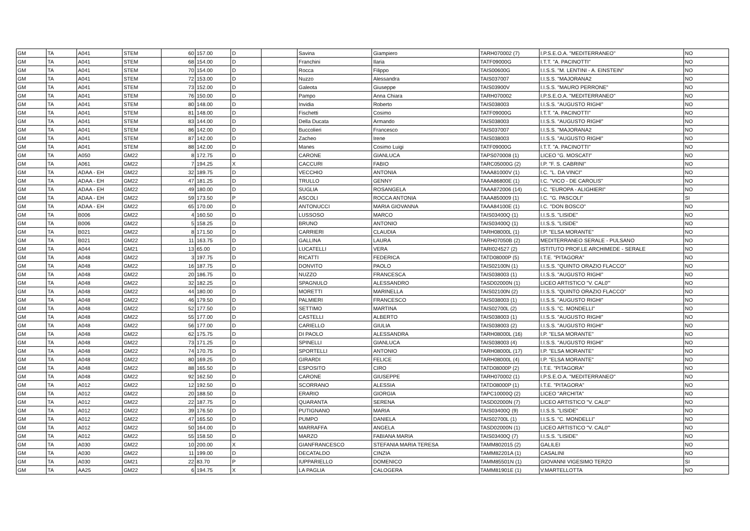| GM | TA | A041 | STEM | 60 | 157.00 | D | | Savina | Giampiero | TARH070002 (7) | I.P.S.E.O.A. "MEDITERRANEO" | NO |
| GM | TA | A041 | STEM | 68 | 154.00 | D | | Franchini | Ilaria | TATF09000G | I.T.T. "A. PACINOTTI" | NO |
| GM | TA | A041 | STEM | 70 | 154.00 | D | | Rocca | Filippo | TAIS00600G | I.I.S.S. "M. LENTINI - A. EINSTEIN" | NO |
| GM | TA | A041 | STEM | 72 | 153.00 | D | | Nuzzo | Alessandra | TAIS037007 | I.I.S.S. "MAJORANA2 | NO |
| GM | TA | A041 | STEM | 73 | 152.00 | D | | Galeota | Giuseppe | TAIS03900V | I.I.S.S. "MAURO PERRONE" | NO |
| GM | TA | A041 | STEM | 76 | 150.00 | D | | Pampo | Anna Chiara | TARH070002 | I.P.S.E.O.A. "MEDITERRANEO" | NO |
| GM | TA | A041 | STEM | 80 | 148.00 | D | | Invidia | Roberto | TAIS038003 | I.I.S.S. "AUGUSTO RIGHI" | NO |
| GM | TA | A041 | STEM | 81 | 148.00 | D | | Fischetti | Cosimo | TATF09000G | I.T.T. "A. PACINOTTI" | NO |
| GM | TA | A041 | STEM | 83 | 144.00 | D | | Della Ducata | Armando | TAIS038003 | I.I.S.S. "AUGUSTO RIGHI" | NO |
| GM | TA | A041 | STEM | 86 | 142.00 | D | | Buccolieri | Francesco | TAIS037007 | I.I.S.S. "MAJORANA2 | NO |
| GM | TA | A041 | STEM | 87 | 142.00 | D | | Zacheo | Irene | TAIS038003 | I.I.S.S. "AUGUSTO RIGHI" | NO |
| GM | TA | A041 | STEM | 88 | 142.00 | D | | Manes | Cosimo Luigi | TATF09000G | I.T.T. "A. PACINOTTI" | NO |
| GM | TA | A050 | GM22 | 8 | 172.75 | D | | CARONE | GIANLUCA | TAPS070008 (1) | LICEO "G. MOSCATI" | NO |
| GM | TA | A061 | GM22 | 7 | 194.25 | X | | CACCURI | FABIO | TARC05000G (2) | I.P. "F. S. CABRINI" | NO |
| GM | TA | ADAA - EH | GM22 | 32 | 189.75 | D | | VECCHIO | ANTONIA | TAAA81000V (1) | I.C. "L. DA VINCI" | NO |
| GM | TA | ADAA - EH | GM22 | 47 | 181.25 | D | | TRULLO | GENNY | TAAA86800E (1) | I.C. "VICO - DE CAROLIS" | NO |
| GM | TA | ADAA - EH | GM22 | 49 | 180.00 | D | | SUGLIA | ROSANGELA | TAAA872006 (14) | I.C. "EUROPA - ALIGHIERI" | NO |
| GM | TA | ADAA - EH | GM22 | 59 | 173.50 | P | | ASCOLI | ROCCA ANTONIA | TAAA850009 (1) | I.C. "G. PASCOLI" | SI |
| GM | TA | ADAA - EH | GM22 | 65 | 170.00 | D | | ANTONUCCI | MARIA GIOVANNA | TAAA84100E (1) | I.C. "DON BOSCO" | NO |
| GM | TA | B006 | GM22 | 4 | 160.50 | D | | LUSSOSO | MARCO | TAIS03400Q (1) | I.I.S.S. "LISIDE" | NO |
| GM | TA | B006 | GM22 | 5 | 158.25 | D | | BRUNO | ANTONIO | TAIS03400Q (1) | I.I.S.S. "LISIDE" | NO |
| GM | TA | B021 | GM22 | 8 | 171.50 | D | | CARRIERI | CLAUDIA | TARH08000L (1) | I.P. "ELSA MORANTE" | NO |
| GM | TA | B021 | GM22 | 11 | 163.75 | D | | GALLINA | LAURA | TARH07050B (2) | MEDITERRANEO SERALE - PULSANO | NO |
| GM | TA | A044 | GM21 | 13 | 65.00 | D | | LUCATELLI | VERA | TARI024527 (2) | ISTITUTO PROF.LE ARCHIMEDE - SERALE | NO |
| GM | TA | A048 | GM22 | 3 | 197.75 | D | | RICATTI | FEDERICA | TATD08000P (5) | I.T.E. "PITAGORA" | NO |
| GM | TA | A048 | GM22 | 16 | 187.75 | D | | DONVITO | PAOLO | TAIS02100N (1) | I.I.S.S. "QUINTO ORAZIO FLACCO" | NO |
| GM | TA | A048 | GM22 | 20 | 186.75 | D | | NUZZO | FRANCESCA | TAIS038003 (1) | I.I.S.S. "AUGUSTO RIGHI" | NO |
| GM | TA | A048 | GM22 | 32 | 182.25 | D | | SPAGNULO | ALESSANDRO | TASD02000N (1) | LICEO ARTISTICO "V. CAL0'" | NO |
| GM | TA | A048 | GM22 | 44 | 180.00 | D | | MORETTI | MARINELLA | TAIS02100N (2) | I.I.S.S. "QUINTO ORAZIO FLACCO" | NO |
| GM | TA | A048 | GM22 | 46 | 179.50 | D | | PALMIERI | FRANCESCO | TAIS038003 (1) | I.I.S.S. "AUGUSTO RIGHI" | NO |
| GM | TA | A048 | GM22 | 52 | 177.50 | D | | SETTIMO | MARTINA | TAIS02700L (2) | I.I.S.S. "C. MONDELLI" | NO |
| GM | TA | A048 | GM22 | 55 | 177.00 | D | | CASTELLI | ALBERTO | TAIS038003 (1) | I.I.S.S. "AUGUSTO RIGHI" | NO |
| GM | TA | A048 | GM22 | 56 | 177.00 | D | | CARIELLO | GIULIA | TAIS038003 (2) | I.I.S.S. "AUGUSTO RIGHI" | NO |
| GM | TA | A048 | GM22 | 62 | 175.75 | D | | DI PAOLO | ALESSANDRA | TARH08000L (16) | I.P. "ELSA MORANTE" | NO |
| GM | TA | A048 | GM22 | 73 | 171.25 | D | | SPINELLI | GIANLUCA | TAIS038003 (4) | I.I.S.S. "AUGUSTO RIGHI" | NO |
| GM | TA | A048 | GM22 | 74 | 170.75 | D | | SPORTELLI | ANTONIO | TARH08000L (17) | I.P. "ELSA MORANTE" | NO |
| GM | TA | A048 | GM22 | 80 | 169.25 | D | | GIRARDI | FELICE | TARH08000L (4) | I.P. "ELSA MORANTE" | NO |
| GM | TA | A048 | GM22 | 88 | 165.50 | D | | ESPOSITO | CIRO | TATD08000P (2) | I.T.E. "PITAGORA" | NO |
| GM | TA | A048 | GM22 | 92 | 162.50 | D | | CARONE | GIUSEPPE | TARH070002 (1) | I.P.S.E.O.A. "MEDITERRANEO" | NO |
| GM | TA | A012 | GM22 | 12 | 192.50 | D | | SCORRANO | ALESSIA | TATD08000P (1) | I.T.E. "PITAGORA" | NO |
| GM | TA | A012 | GM22 | 20 | 188.50 | D | | ERARIO | GIORGIA | TAPC10000Q (2) | LICEO "ARCHITA" | NO |
| GM | TA | A012 | GM22 | 22 | 187.75 | D | | QUARANTA | SERENA | TASD02000N (7) | LICEO ARTISTICO "V. CAL0'" | NO |
| GM | TA | A012 | GM22 | 39 | 176.50 | D | | PUTIGNANO | MARIA | TAIS03400Q (9) | I.I.S.S. "LISIDE" | NO |
| GM | TA | A012 | GM22 | 47 | 165.50 | D | | PUMPO | DANIELA | TAIS02700L (1) | I.I.S.S. "C. MONDELLI" | NO |
| GM | TA | A012 | GM22 | 50 | 164.00 | D | | MARRAFFA | ANGELA | TASD02000N (1) | LICEO ARTISTICO "V. CAL0'" | NO |
| GM | TA | A012 | GM22 | 55 | 158.50 | D | | MARZO | FABIANA MARIA | TAIS03400Q (7) | I.I.S.S. "LISIDE" | NO |
| GM | TA | A030 | GM22 | 10 | 200.00 | X | | GIANFRANCESCO | STEFANIA MARIA TERESA | TAMM802015 (2) | GALILEI | NO |
| GM | TA | A030 | GM22 | 11 | 199.00 | D | | DECATALDO | CINZIA | TAMM82201A (1) | CASALINI | NO |
| GM | TA | A030 | GM21 | 22 | 83.70 | P | | IUPPARIELLO | DOMENICO | TAMM85501N (1) | GIOVANNI VIGESIMO TERZO | SI |
| GM | TA | AA25 | GM22 | 6 | 194.75 | X | | LA PAGLIA | CALOGERA | TAMM81901E (1) | V.MARTELLOTTA | NO |